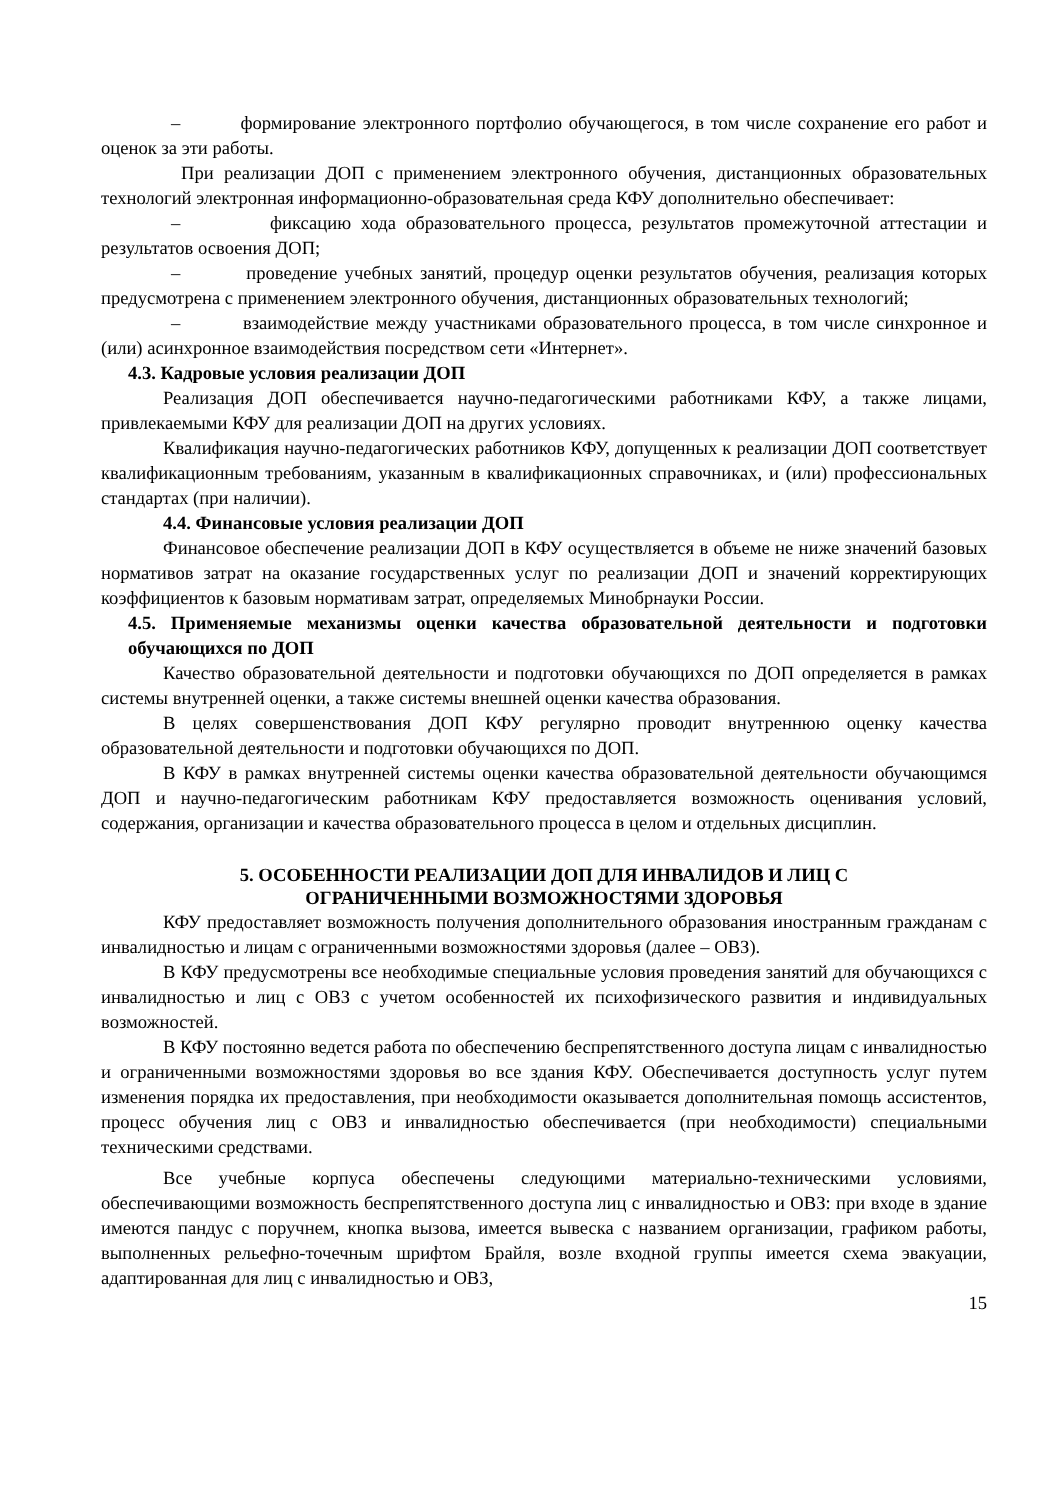– формирование электронного портфолио обучающегося, в том числе сохранение его работ и оценок за эти работы.
При реализации ДОП с применением электронного обучения, дистанционных образовательных технологий электронная информационно-образовательная среда КФУ дополнительно обеспечивает:
– фиксацию хода образовательного процесса, результатов промежуточной аттестации и результатов освоения ДОП;
– проведение учебных занятий, процедур оценки результатов обучения, реализация которых предусмотрена с применением электронного обучения, дистанционных образовательных технологий;
– взаимодействие между участниками образовательного процесса, в том числе синхронное и (или) асинхронное взаимодействия посредством сети «Интернет».
4.3. Кадровые условия реализации ДОП
Реализация ДОП обеспечивается научно-педагогическими работниками КФУ, а также лицами, привлекаемыми КФУ для реализации ДОП на других условиях.
Квалификация научно-педагогических работников КФУ, допущенных к реализации ДОП соответствует квалификационным требованиям, указанным в квалификационных справочниках, и (или) профессиональных стандартах (при наличии).
4.4. Финансовые условия реализации ДОП
Финансовое обеспечение реализации ДОП в КФУ осуществляется в объеме не ниже значений базовых нормативов затрат на оказание государственных услуг по реализации ДОП и значений корректирующих коэффициентов к базовым нормативам затрат, определяемых Минобрнауки России.
4.5. Применяемые механизмы оценки качества образовательной деятельности и подготовки обучающихся по ДОП
Качество образовательной деятельности и подготовки обучающихся по ДОП определяется в рамках системы внутренней оценки, а также системы внешней оценки качества образования.
В целях совершенствования ДОП КФУ регулярно проводит внутреннюю оценку качества образовательной деятельности и подготовки обучающихся по ДОП.
В КФУ в рамках внутренней системы оценки качества образовательной деятельности обучающимся ДОП и научно-педагогическим работникам КФУ предоставляется возможность оценивания условий, содержания, организации и качества образовательного процесса в целом и отдельных дисциплин.
5. ОСОБЕННОСТИ РЕАЛИЗАЦИИ ДОП ДЛЯ ИНВАЛИДОВ И ЛИЦ С
ОГРАНИЧЕННЫМИ ВОЗМОЖНОСТЯМИ ЗДОРОВЬЯ
КФУ предоставляет возможность получения дополнительного образования иностранным гражданам с инвалидностью и лицам с ограниченными возможностями здоровья (далее – ОВЗ).
В КФУ предусмотрены все необходимые специальные условия проведения занятий для обучающихся с инвалидностью и лиц с ОВЗ с учетом особенностей их психофизического развития и индивидуальных возможностей.
В КФУ постоянно ведется работа по обеспечению беспрепятственного доступа лицам с инвалидностью и ограниченными возможностями здоровья во все здания КФУ. Обеспечивается доступность услуг путем изменения порядка их предоставления, при необходимости оказывается дополнительная помощь ассистентов, процесс обучения лиц с ОВЗ и инвалидностью обеспечивается (при необходимости) специальными техническими средствами.
Все учебные корпуса обеспечены следующими материально-техническими условиями, обеспечивающими возможность беспрепятственного доступа лиц с инвалидностью и ОВЗ: при входе в здание имеются пандус с поручнем, кнопка вызова, имеется вывеска с названием организации, графиком работы, выполненных рельефно-точечным шрифтом Брайля, возле входной группы имеется схема эвакуации, адаптированная для лиц с инвалидностью и ОВЗ,
15